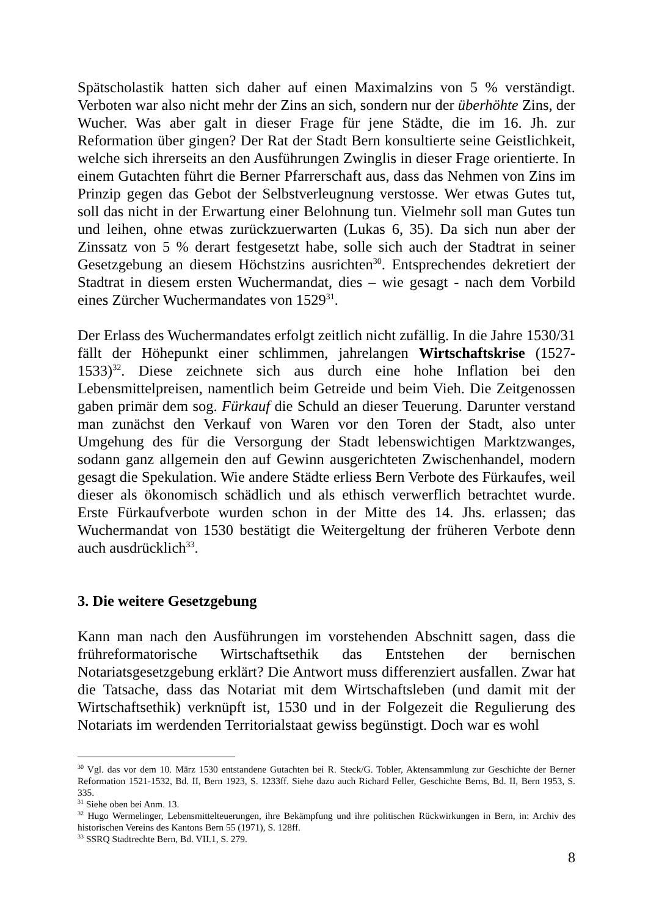Spätscholastik hatten sich daher auf einen Maximalzins von 5 % verständigt. Verboten war also nicht mehr der Zins an sich, sondern nur der überhöhte Zins, der Wucher. Was aber galt in dieser Frage für jene Städte, die im 16. Jh. zur Reformation über gingen? Der Rat der Stadt Bern konsultierte seine Geistlichkeit, welche sich ihrerseits an den Ausführungen Zwinglis in dieser Frage orientierte. In einem Gutachten führt die Berner Pfarrerschaft aus, dass das Nehmen von Zins im Prinzip gegen das Gebot der Selbstverleugnung verstosse. Wer etwas Gutes tut, soll das nicht in der Erwartung einer Belohnung tun. Vielmehr soll man Gutes tun und leihen, ohne etwas zurückzuerwarten (Lukas 6, 35). Da sich nun aber der Zinssatz von 5 % derart festgesetzt habe, solle sich auch der Stadtrat in seiner Gesetzgebung an diesem Höchstzins ausrichten<sup>30</sup>. Entsprechendes dekretiert der Stadtrat in diesem ersten Wuchermandat, dies – wie gesagt - nach dem Vorbild eines Zürcher Wuchermandates von 1529<sup>31</sup>.
Der Erlass des Wuchermandates erfolgt zeitlich nicht zufällig. In die Jahre 1530/31 fällt der Höhepunkt einer schlimmen, jahrelangen Wirtschaftskrise (1527-1533)<sup>32</sup>. Diese zeichnete sich aus durch eine hohe Inflation bei den Lebensmittelpreisen, namentlich beim Getreide und beim Vieh. Die Zeitgenossen gaben primär dem sog. Fürkauf die Schuld an dieser Teuerung. Darunter verstand man zunächst den Verkauf von Waren vor den Toren der Stadt, also unter Umgehung des für die Versorgung der Stadt lebenswichtigen Marktzwanges, sodann ganz allgemein den auf Gewinn ausgerichteten Zwischenhandel, modern gesagt die Spekulation. Wie andere Städte erliess Bern Verbote des Fürkaufes, weil dieser als ökonomisch schädlich und als ethisch verwerflich betrachtet wurde. Erste Fürkaufverbote wurden schon in der Mitte des 14. Jhs. erlassen; das Wuchermandat von 1530 bestätigt die Weitergeltung der früheren Verbote denn auch ausdrücklich<sup>33</sup>.
3. Die weitere Gesetzgebung
Kann man nach den Ausführungen im vorstehenden Abschnitt sagen, dass die frühreformatorische Wirtschaftsethik das Entstehen der bernischen Notariatsgesetzgebung erklärt? Die Antwort muss differenziert ausfallen. Zwar hat die Tatsache, dass das Notariat mit dem Wirtschaftsleben (und damit mit der Wirtschaftsethik) verknüpft ist, 1530 und in der Folgezeit die Regulierung des Notariats im werdenden Territorialstaat gewiss begünstigt. Doch war es wohl
<sup>30</sup> Vgl. das vor dem 10. März 1530 entstandene Gutachten bei R. Steck/G. Tobler, Aktensammlung zur Geschichte der Berner Reformation 1521-1532, Bd. II, Bern 1923, S. 1233ff. Siehe dazu auch Richard Feller, Geschichte Berns, Bd. II, Bern 1953, S. 335.
<sup>31</sup> Siehe oben bei Anm. 13.
<sup>32</sup> Hugo Wermelinger, Lebensmittelteuerungen, ihre Bekämpfung und ihre politischen Rückwirkungen in Bern, in: Archiv des historischen Vereins des Kantons Bern 55 (1971), S. 128ff.
<sup>33</sup> SSRQ Stadtrechte Bern, Bd. VII.1, S. 279.
8